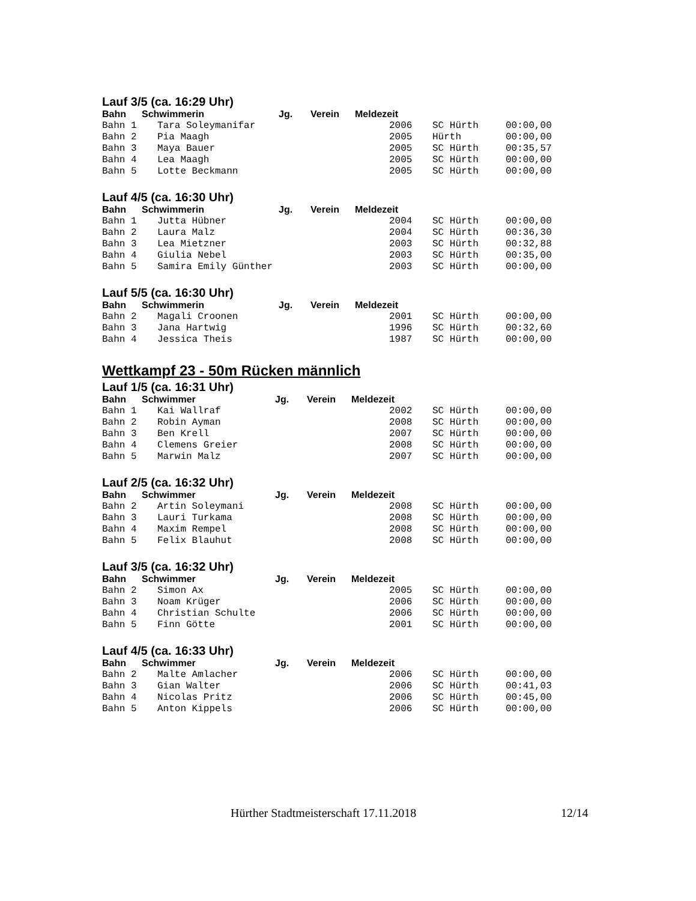Lauf 3/5 (ca. 16:29 Uhr)
Bahn Schwimmerin Jg. Verein Meldezeit
| Bahn 1 | Tara Soleymanifar | 2006 | SC Hürth | 00:00,00 |
| Bahn 2 | Pia Maagh | 2005 | Hürth | 00:00,00 |
| Bahn 3 | Maya Bauer | 2005 | SC Hürth | 00:35,57 |
| Bahn 4 | Lea Maagh | 2005 | SC Hürth | 00:00,00 |
| Bahn 5 | Lotte Beckmann | 2005 | SC Hürth | 00:00,00 |
Lauf 4/5 (ca. 16:30 Uhr)
Bahn Schwimmerin Jg. Verein Meldezeit
| Bahn 1 | Jutta Hübner | 2004 | SC Hürth | 00:00,00 |
| Bahn 2 | Laura Malz | 2004 | SC Hürth | 00:36,30 |
| Bahn 3 | Lea Mietzner | 2003 | SC Hürth | 00:32,88 |
| Bahn 4 | Giulia Nebel | 2003 | SC Hürth | 00:35,00 |
| Bahn 5 | Samira Emily Günther | 2003 | SC Hürth | 00:00,00 |
Lauf 5/5 (ca. 16:30 Uhr)
Bahn Schwimmerin Jg. Verein Meldezeit
| Bahn 2 | Magali Croonen | 2001 | SC Hürth | 00:00,00 |
| Bahn 3 | Jana Hartwig | 1996 | SC Hürth | 00:32,60 |
| Bahn 4 | Jessica Theis | 1987 | SC Hürth | 00:00,00 |
Wettkampf 23 - 50m Rücken männlich
Lauf 1/5 (ca. 16:31 Uhr)
Bahn Schwimmer Jg. Verein Meldezeit
| Bahn 1 | Kai Wallraf | 2002 | SC Hürth | 00:00,00 |
| Bahn 2 | Robin Ayman | 2008 | SC Hürth | 00:00,00 |
| Bahn 3 | Ben Krell | 2007 | SC Hürth | 00:00,00 |
| Bahn 4 | Clemens Greier | 2008 | SC Hürth | 00:00,00 |
| Bahn 5 | Marwin Malz | 2007 | SC Hürth | 00:00,00 |
Lauf 2/5 (ca. 16:32 Uhr)
Bahn Schwimmer Jg. Verein Meldezeit
| Bahn 2 | Artin Soleymani | 2008 | SC Hürth | 00:00,00 |
| Bahn 3 | Lauri Turkama | 2008 | SC Hürth | 00:00,00 |
| Bahn 4 | Maxim Rempel | 2008 | SC Hürth | 00:00,00 |
| Bahn 5 | Felix Blauhut | 2008 | SC Hürth | 00:00,00 |
Lauf 3/5 (ca. 16:32 Uhr)
Bahn Schwimmer Jg. Verein Meldezeit
| Bahn 2 | Simon Ax | 2005 | SC Hürth | 00:00,00 |
| Bahn 3 | Noam Krüger | 2006 | SC Hürth | 00:00,00 |
| Bahn 4 | Christian Schulte | 2006 | SC Hürth | 00:00,00 |
| Bahn 5 | Finn Götte | 2001 | SC Hürth | 00:00,00 |
Lauf 4/5 (ca. 16:33 Uhr)
Bahn Schwimmer Jg. Verein Meldezeit
| Bahn 2 | Malte Amlacher | 2006 | SC Hürth | 00:00,00 |
| Bahn 3 | Gian Walter | 2006 | SC Hürth | 00:41,03 |
| Bahn 4 | Nicolas Pritz | 2006 | SC Hürth | 00:45,00 |
| Bahn 5 | Anton Kippels | 2006 | SC Hürth | 00:00,00 |
Hürther Stadtmeisterschaft 17.11.2018
12/14